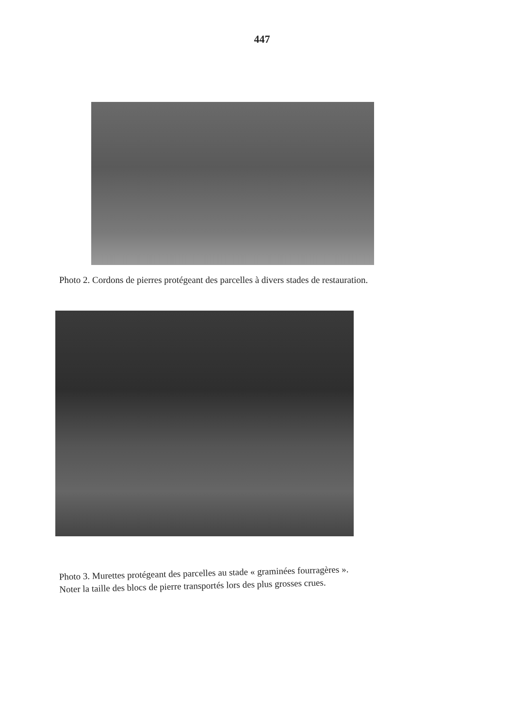447
Photo 2. Cordons de pierres protégeant des parcelles à divers stades de restauration.
Photo 3. Murettes protégeant des parcelles au stade « graminées fourragères ».
Noter la taille des blocs de pierre transportés lors des plus grosses crues.